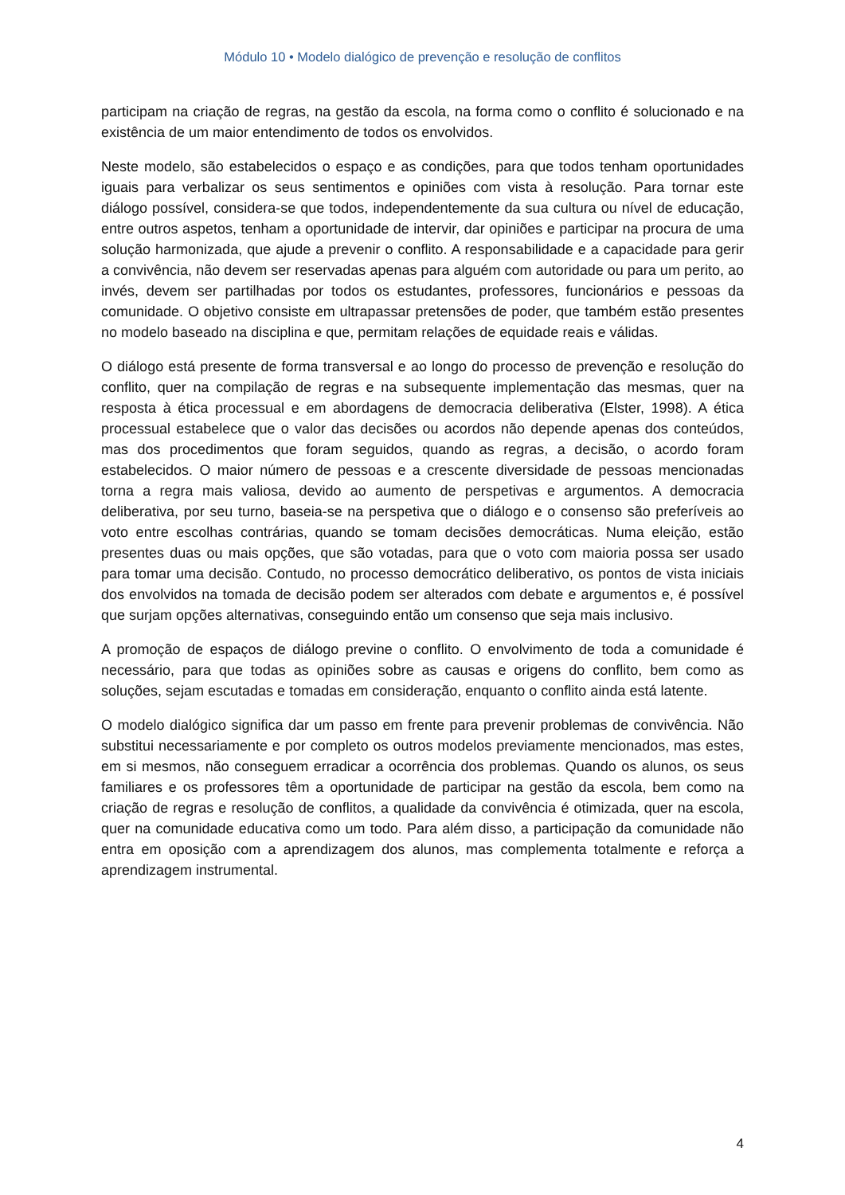Módulo 10 • Modelo dialógico de prevenção e resolução de conflitos
participam na criação de regras, na gestão da escola, na forma como o conflito é solucionado e na existência de um maior entendimento de todos os envolvidos.
Neste modelo, são estabelecidos o espaço e as condições, para que todos tenham oportunidades iguais para verbalizar os seus sentimentos e opiniões com vista à resolução. Para tornar este diálogo possível, considera-se que todos, independentemente da sua cultura ou nível de educação, entre outros aspetos, tenham a oportunidade de intervir, dar opiniões e participar na procura de uma solução harmonizada, que ajude a prevenir o conflito. A responsabilidade e a capacidade para gerir a convivência, não devem ser reservadas apenas para alguém com autoridade ou para um perito, ao invés, devem ser partilhadas por todos os estudantes, professores, funcionários e pessoas da comunidade. O objetivo consiste em ultrapassar pretensões de poder, que também estão presentes no modelo baseado na disciplina e que, permitam relações de equidade reais e válidas.
O diálogo está presente de forma transversal e ao longo do processo de prevenção e resolução do conflito, quer na compilação de regras e na subsequente implementação das mesmas, quer na resposta à ética processual e em abordagens de democracia deliberativa (Elster, 1998). A ética processual estabelece que o valor das decisões ou acordos não depende apenas dos conteúdos, mas dos procedimentos que foram seguidos, quando as regras, a decisão, o acordo foram estabelecidos. O maior número de pessoas e a crescente diversidade de pessoas mencionadas torna a regra mais valiosa, devido ao aumento de perspetivas e argumentos. A democracia deliberativa, por seu turno, baseia-se na perspetiva que o diálogo e o consenso são preferíveis ao voto entre escolhas contrárias, quando se tomam decisões democráticas. Numa eleição, estão presentes duas ou mais opções, que são votadas, para que o voto com maioria possa ser usado para tomar uma decisão. Contudo, no processo democrático deliberativo, os pontos de vista iniciais dos envolvidos na tomada de decisão podem ser alterados com debate e argumentos e, é possível que surjam opções alternativas, conseguindo então um consenso que seja mais inclusivo.
A promoção de espaços de diálogo previne o conflito. O envolvimento de toda a comunidade é necessário, para que todas as opiniões sobre as causas e origens do conflito, bem como as soluções, sejam escutadas e tomadas em consideração, enquanto o conflito ainda está latente.
O modelo dialógico significa dar um passo em frente para prevenir problemas de convivência. Não substitui necessariamente e por completo os outros modelos previamente mencionados, mas estes, em si mesmos, não conseguem erradicar a ocorrência dos problemas. Quando os alunos, os seus familiares e os professores têm a oportunidade de participar na gestão da escola, bem como na criação de regras e resolução de conflitos, a qualidade da convivência é otimizada, quer na escola, quer na comunidade educativa como um todo. Para além disso, a participação da comunidade não entra em oposição com a aprendizagem dos alunos, mas complementa totalmente e reforça a aprendizagem instrumental.
4